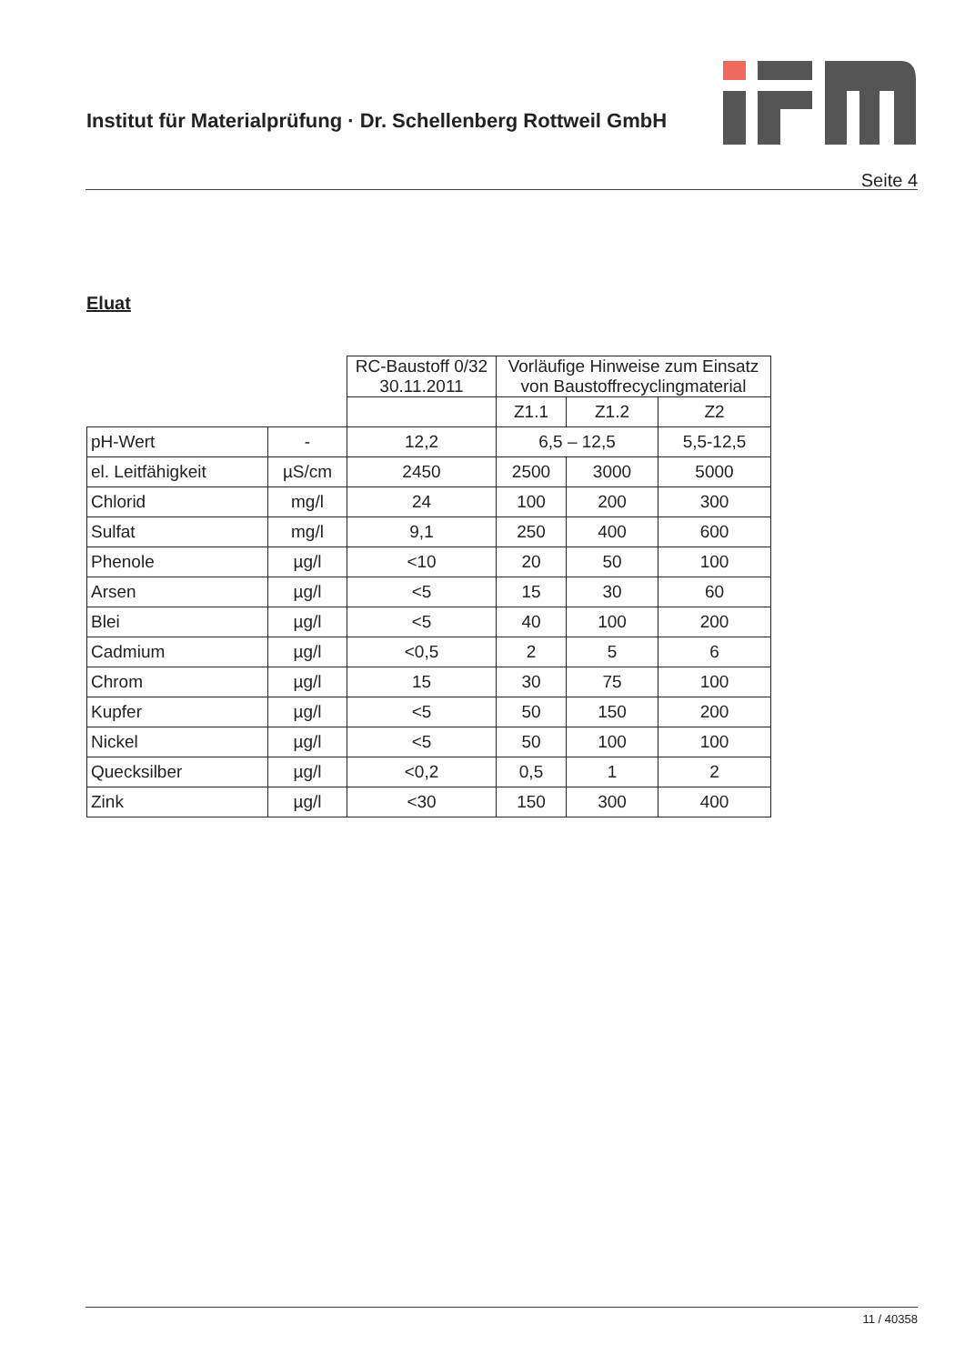Institut für Materialprüfung · Dr. Schellenberg Rottweil GmbH
Seite 4
Eluat
| | | RC-Baustoff 0/32 30.11.2011 | Vorläufige Hinweise zum Einsatz von Baustoffrecyclingmaterial | | |
| --- | --- | --- | --- | --- | --- |
| | | | Z1.1 | Z1.2 | Z2 |
| pH-Wert | - | 12,2 | 6,5 – 12,5 | | 5,5-12,5 |
| el. Leitfähigkeit | µS/cm | 2450 | 2500 | 3000 | 5000 |
| Chlorid | mg/l | 24 | 100 | 200 | 300 |
| Sulfat | mg/l | 9,1 | 250 | 400 | 600 |
| Phenole | µg/l | <10 | 20 | 50 | 100 |
| Arsen | µg/l | <5 | 15 | 30 | 60 |
| Blei | µg/l | <5 | 40 | 100 | 200 |
| Cadmium | µg/l | <0,5 | 2 | 5 | 6 |
| Chrom | µg/l | 15 | 30 | 75 | 100 |
| Kupfer | µg/l | <5 | 50 | 150 | 200 |
| Nickel | µg/l | <5 | 50 | 100 | 100 |
| Quecksilber | µg/l | <0,2 | 0,5 | 1 | 2 |
| Zink | µg/l | <30 | 150 | 300 | 400 |
11 / 40358